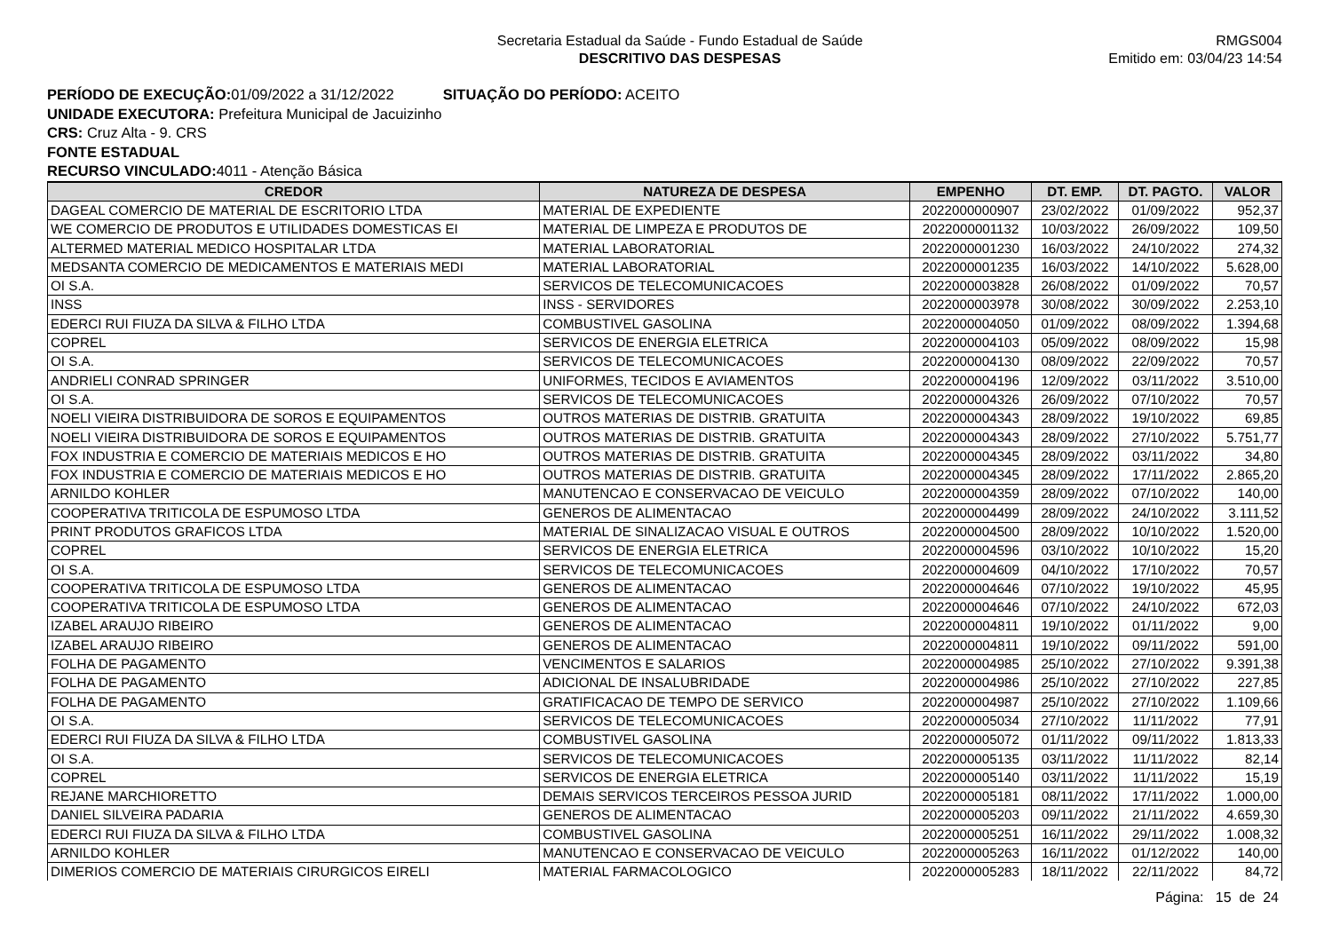Secretaria Estadual da Saúde - Fundo Estadual de Saúde
DESCRITIVO DAS DESPESAS
RMGS004
Emitido em: 03/04/23 14:54
PERÍODO DE EXECUÇÃO: 01/09/2022 a 31/12/2022 SITUAÇÃO DO PERÍODO: ACEITO
UNIDADE EXECUTORA: Prefeitura Municipal de Jacuizinho
CRS: Cruz Alta - 9. CRS
FONTE ESTADUAL
RECURSO VINCULADO: 4011 - Atenção Básica
| CREDOR | NATUREZA DE DESPESA | EMPENHO | DT. EMP. | DT. PAGTO. | VALOR |
| --- | --- | --- | --- | --- | --- |
| DAGEAL COMERCIO DE MATERIAL DE ESCRITORIO LTDA | MATERIAL DE EXPEDIENTE | 2022000000907 | 23/02/2022 | 01/09/2022 | 952,37 |
| WE COMERCIO DE PRODUTOS E UTILIDADES DOMESTICAS EI | MATERIAL DE LIMPEZA E PRODUTOS DE | 2022000001132 | 10/03/2022 | 26/09/2022 | 109,50 |
| ALTERMED MATERIAL MEDICO HOSPITALAR LTDA | MATERIAL LABORATORIAL | 2022000001230 | 16/03/2022 | 24/10/2022 | 274,32 |
| MEDSANTA COMERCIO DE MEDICAMENTOS E MATERIAIS MEDI | MATERIAL LABORATORIAL | 2022000001235 | 16/03/2022 | 14/10/2022 | 5.628,00 |
| OI S.A. | SERVICOS DE TELECOMUNICACOES | 2022000003828 | 26/08/2022 | 01/09/2022 | 70,57 |
| INSS | INSS - SERVIDORES | 2022000003978 | 30/08/2022 | 30/09/2022 | 2.253,10 |
| EDERCI RUI FIUZA DA SILVA & FILHO LTDA | COMBUSTIVEL GASOLINA | 2022000004050 | 01/09/2022 | 08/09/2022 | 1.394,68 |
| COPREL | SERVICOS DE ENERGIA ELETRICA | 2022000004103 | 05/09/2022 | 08/09/2022 | 15,98 |
| OI S.A. | SERVICOS DE TELECOMUNICACOES | 2022000004130 | 08/09/2022 | 22/09/2022 | 70,57 |
| ANDRIELI CONRAD SPRINGER | UNIFORMES, TECIDOS E AVIAMENTOS | 2022000004196 | 12/09/2022 | 03/11/2022 | 3.510,00 |
| OI S.A. | SERVICOS DE TELECOMUNICACOES | 2022000004326 | 26/09/2022 | 07/10/2022 | 70,57 |
| NOELI VIEIRA DISTRIBUIDORA DE SOROS E EQUIPAMENTOS | OUTROS MATERIAS DE DISTRIB. GRATUITA | 2022000004343 | 28/09/2022 | 19/10/2022 | 69,85 |
| NOELI VIEIRA DISTRIBUIDORA DE SOROS E EQUIPAMENTOS | OUTROS MATERIAS DE DISTRIB. GRATUITA | 2022000004343 | 28/09/2022 | 27/10/2022 | 5.751,77 |
| FOX INDUSTRIA E COMERCIO DE MATERIAIS MEDICOS E HO | OUTROS MATERIAS DE DISTRIB. GRATUITA | 2022000004345 | 28/09/2022 | 03/11/2022 | 34,80 |
| FOX INDUSTRIA E COMERCIO DE MATERIAIS MEDICOS E HO | OUTROS MATERIAS DE DISTRIB. GRATUITA | 2022000004345 | 28/09/2022 | 17/11/2022 | 2.865,20 |
| ARNILDO KOHLER | MANUTENCAO E CONSERVACAO DE VEICULO | 2022000004359 | 28/09/2022 | 07/10/2022 | 140,00 |
| COOPERATIVA TRITICOLA DE ESPUMOSO LTDA | GENEROS DE ALIMENTACAO | 2022000004499 | 28/09/2022 | 24/10/2022 | 3.111,52 |
| PRINT PRODUTOS GRAFICOS LTDA | MATERIAL DE SINALIZACAO VISUAL E OUTROS | 2022000004500 | 28/09/2022 | 10/10/2022 | 1.520,00 |
| COPREL | SERVICOS DE ENERGIA ELETRICA | 2022000004596 | 03/10/2022 | 10/10/2022 | 15,20 |
| OI S.A. | SERVICOS DE TELECOMUNICACOES | 2022000004609 | 04/10/2022 | 17/10/2022 | 70,57 |
| COOPERATIVA TRITICOLA DE ESPUMOSO LTDA | GENEROS DE ALIMENTACAO | 2022000004646 | 07/10/2022 | 19/10/2022 | 45,95 |
| COOPERATIVA TRITICOLA DE ESPUMOSO LTDA | GENEROS DE ALIMENTACAO | 2022000004646 | 07/10/2022 | 24/10/2022 | 672,03 |
| IZABEL ARAUJO RIBEIRO | GENEROS DE ALIMENTACAO | 2022000004811 | 19/10/2022 | 01/11/2022 | 9,00 |
| IZABEL ARAUJO RIBEIRO | GENEROS DE ALIMENTACAO | 2022000004811 | 19/10/2022 | 09/11/2022 | 591,00 |
| FOLHA DE PAGAMENTO | VENCIMENTOS E SALARIOS | 2022000004985 | 25/10/2022 | 27/10/2022 | 9.391,38 |
| FOLHA DE PAGAMENTO | ADICIONAL DE INSALUBRIDADE | 2022000004986 | 25/10/2022 | 27/10/2022 | 227,85 |
| FOLHA DE PAGAMENTO | GRATIFICACAO DE TEMPO DE SERVICO | 2022000004987 | 25/10/2022 | 27/10/2022 | 1.109,66 |
| OI S.A. | SERVICOS DE TELECOMUNICACOES | 2022000005034 | 27/10/2022 | 11/11/2022 | 77,91 |
| EDERCI RUI FIUZA DA SILVA & FILHO LTDA | COMBUSTIVEL GASOLINA | 2022000005072 | 01/11/2022 | 09/11/2022 | 1.813,33 |
| OI S.A. | SERVICOS DE TELECOMUNICACOES | 2022000005135 | 03/11/2022 | 11/11/2022 | 82,14 |
| COPREL | SERVICOS DE ENERGIA ELETRICA | 2022000005140 | 03/11/2022 | 11/11/2022 | 15,19 |
| REJANE MARCHIORETTO | DEMAIS SERVICOS TERCEIROS PESSOA JURID | 2022000005181 | 08/11/2022 | 17/11/2022 | 1.000,00 |
| DANIEL SILVEIRA PADARIA | GENEROS DE ALIMENTACAO | 2022000005203 | 09/11/2022 | 21/11/2022 | 4.659,30 |
| EDERCI RUI FIUZA DA SILVA & FILHO LTDA | COMBUSTIVEL GASOLINA | 2022000005251 | 16/11/2022 | 29/11/2022 | 1.008,32 |
| ARNILDO KOHLER | MANUTENCAO E CONSERVACAO DE VEICULO | 2022000005263 | 16/11/2022 | 01/12/2022 | 140,00 |
| DIMERIOS COMERCIO DE MATERIAIS CIRURGICOS EIRELI | MATERIAL FARMACOLOGICO | 2022000005283 | 18/11/2022 | 22/11/2022 | 84,72 |
Página: 15 de 24